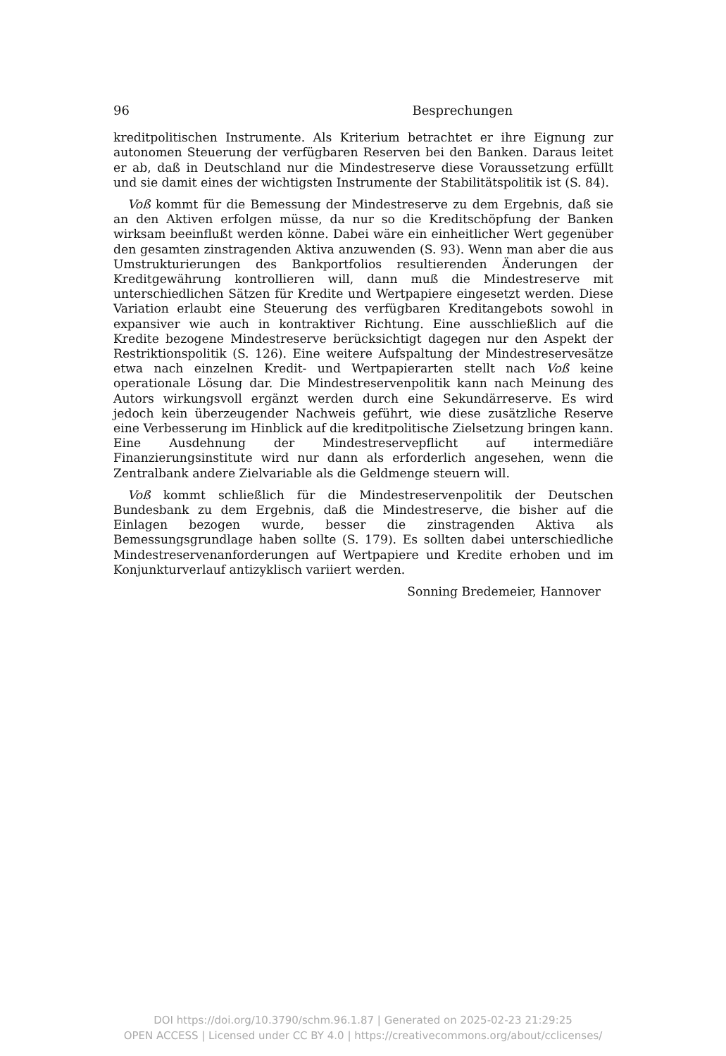96 Besprechungen
kreditpolitischen Instrumente. Als Kriterium betrachtet er ihre Eignung zur autonomen Steuerung der verfügbaren Reserven bei den Banken. Daraus leitet er ab, daß in Deutschland nur die Mindestreserve diese Voraussetzung erfüllt und sie damit eines der wichtigsten Instrumente der Stabilitätspolitik ist (S. 84).
Voß kommt für die Bemessung der Mindestreserve zu dem Ergebnis, daß sie an den Aktiven erfolgen müsse, da nur so die Kreditschöpfung der Banken wirksam beeinflußt werden könne. Dabei wäre ein einheitlicher Wert gegenüber den gesamten zinstragenden Aktiva anzuwenden (S. 93). Wenn man aber die aus Umstrukturierungen des Bankportfolios resultierenden Änderungen der Kreditgewährung kontrollieren will, dann muß die Mindestreserve mit unterschiedlichen Sätzen für Kredite und Wertpapiere eingesetzt werden. Diese Variation erlaubt eine Steuerung des verfügbaren Kreditangebots sowohl in expansiver wie auch in kontraktiver Richtung. Eine ausschließlich auf die Kredite bezogene Mindestreserve berücksichtigt dagegen nur den Aspekt der Restriktionspolitik (S. 126). Eine weitere Aufspaltung der Mindestreservesätze etwa nach einzelnen Kredit- und Wertpapierarten stellt nach Voß keine operationale Lösung dar. Die Mindestreservenpolitik kann nach Meinung des Autors wirkungsvoll ergänzt werden durch eine Sekundärreserve. Es wird jedoch kein überzeugender Nachweis geführt, wie diese zusätzliche Reserve eine Verbesserung im Hinblick auf die kreditpolitische Zielsetzung bringen kann. Eine Ausdehnung der Mindestreservepflicht auf intermediäre Finanzierungsinstitute wird nur dann als erforderlich angesehen, wenn die Zentralbank andere Zielvariable als die Geldmenge steuern will.
Voß kommt schließlich für die Mindestreservenpolitik der Deutschen Bundesbank zu dem Ergebnis, daß die Mindestreserve, die bisher auf die Einlagen bezogen wurde, besser die zinstragenden Aktiva als Bemessungsgrundlage haben sollte (S. 179). Es sollten dabei unterschiedliche Mindestreservenanforderungen auf Wertpapiere und Kredite erhoben und im Konjunkturverlauf antizyklisch variiert werden.
Sonning Bredemeier, Hannover
DOI https://doi.org/10.3790/schm.96.1.87 | Generated on 2025-02-23 21:29:25
OPEN ACCESS | Licensed under CC BY 4.0 | https://creativecommons.org/about/cclicenses/